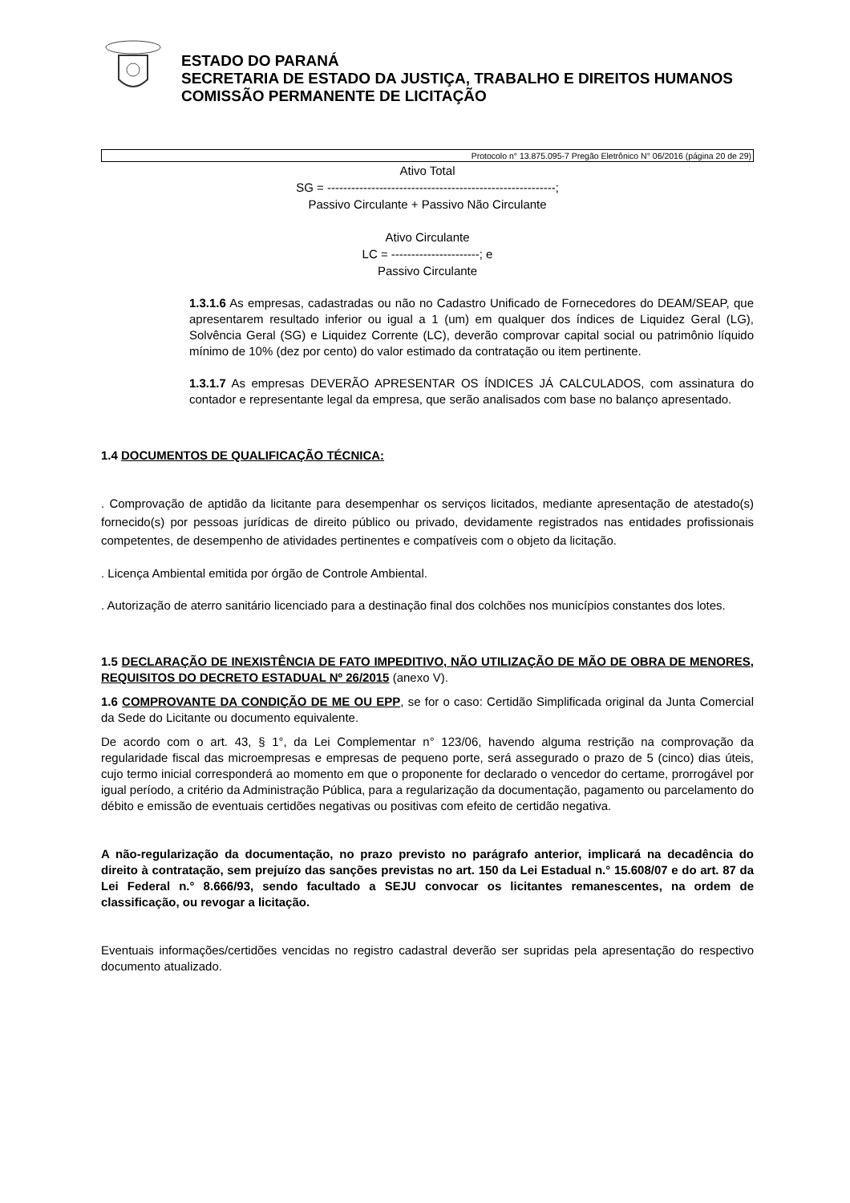ESTADO DO PARANÁ
SECRETARIA DE ESTADO DA JUSTIÇA, TRABALHO E DIREITOS HUMANOS
COMISSÃO PERMANENTE DE LICITAÇÃO
Protocolo n° 13.875.095-7 Pregão Eletrônico N° 06/2016 (página 20 de 29)
Ativo Total
SG = ---------------------------------------------------------;
Passivo Circulante + Passivo Não Circulante
Ativo Circulante
LC = ----------------------; e
Passivo Circulante
1.3.1.6 As empresas, cadastradas ou não no Cadastro Unificado de Fornecedores do DEAM/SEAP, que apresentarem resultado inferior ou igual a 1 (um) em qualquer dos índices de Liquidez Geral (LG), Solvência Geral (SG) e Liquidez Corrente (LC), deverão comprovar capital social ou patrimônio líquido mínimo de 10% (dez por cento) do valor estimado da contratação ou item pertinente.
1.3.1.7 As empresas DEVERÃO APRESENTAR OS ÍNDICES JÁ CALCULADOS, com assinatura do contador e representante legal da empresa, que serão analisados com base no balanço apresentado.
1.4 DOCUMENTOS DE QUALIFICAÇÃO TÉCNICA:
. Comprovação de aptidão da licitante para desempenhar os serviços licitados, mediante apresentação de atestado(s) fornecido(s) por pessoas jurídicas de direito público ou privado, devidamente registrados nas entidades profissionais competentes, de desempenho de atividades pertinentes e compatíveis com o objeto da licitação.
. Licença Ambiental emitida por órgão de Controle Ambiental.
. Autorização de aterro sanitário licenciado para a destinação final dos colchões nos municípios constantes dos lotes.
1.5 DECLARAÇÃO DE INEXISTÊNCIA DE FATO IMPEDITIVO, NÃO UTILIZAÇÃO DE MÃO DE OBRA DE MENORES, REQUISITOS DO DECRETO ESTADUAL Nº 26/2015 (anexo V).
1.6 COMPROVANTE DA CONDIÇÃO DE ME OU EPP, se for o caso: Certidão Simplificada original da Junta Comercial da Sede do Licitante ou documento equivalente.
De acordo com o art. 43, § 1°, da Lei Complementar n° 123/06, havendo alguma restrição na comprovação da regularidade fiscal das microempresas e empresas de pequeno porte, será assegurado o prazo de 5 (cinco) dias úteis, cujo termo inicial corresponderá ao momento em que o proponente for declarado o vencedor do certame, prorrogável por igual período, a critério da Administração Pública, para a regularização da documentação, pagamento ou parcelamento do débito e emissão de eventuais certidões negativas ou positivas com efeito de certidão negativa.
A não-regularização da documentação, no prazo previsto no parágrafo anterior, implicará na decadência do direito à contratação, sem prejuízo das sanções previstas no art. 150 da Lei Estadual n.° 15.608/07 e do art. 87 da Lei Federal n.° 8.666/93, sendo facultado a SEJU convocar os licitantes remanescentes, na ordem de classificação, ou revogar a licitação.
Eventuais informações/certidões vencidas no registro cadastral deverão ser supridas pela apresentação do respectivo documento atualizado.